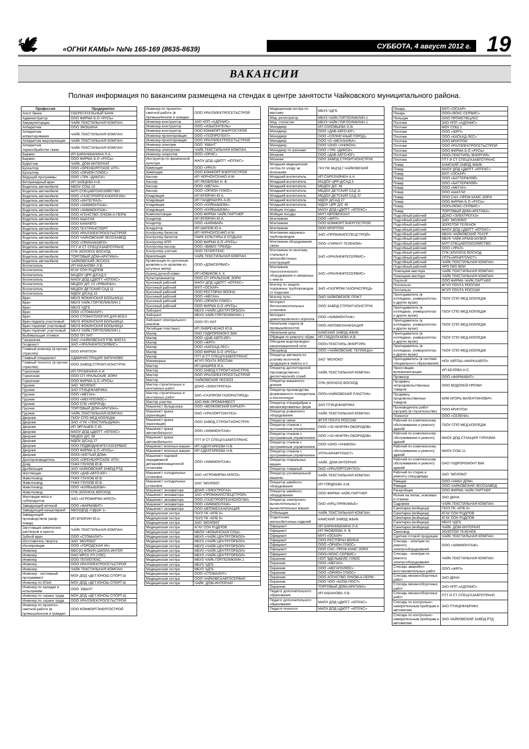🕊
«ОГНИ КАМЫ» №№ 165-169 (8635-8639)
СУББОТА, 4 август 2012 г.
19
ВАКАНСИИ
Полная информация по вакансиям размещена на стендах в центре занятости Чайковского муниципального района.
| Профессия | Предприятие |
| --- | --- |
| Агент банка | СБЕРЕГАТЕЛЬНЫЙ БАНК |
| Администратор | ООО ФИРМА Б.О «РУСЬ» |
| Аккумуляторщик | ЧАЙК.ТЕКСТИЛЬНАЯ КОМПАН. |
| Аппаратчик | ООО ЭКОШИНА |
| Аппаратчик аппретирования | ЧАЙК.ТЕКСТИЛЬНАЯ КОМПАН. |
| Аппаратчик мерсеризации | ЧАЙК.ТЕКСТИЛЬНАЯ КОМПАН. |
| Аппаратчик термообработки ткани | ЧАЙК.ТЕКСТИЛЬНАЯ КОМПАН. |
| Бармен | ИП БАРАНИШНИНА Л.А. |
| Бармен | ООО ФИРМА Б.О «РУСЬ» |
| Буфетчик | ЧАЙК. ДОМ-ИНТЕРНАТ |
| Бухгалтер | ООО «ОРЕНБУРГСКОЕ АТП» |
| Бухгалтер | ООО «ОРИОН ПЛЮС» |
| Ведущий программы | ООО «ТРК «ДИКСИ» |
| Ветеринарный врач | ИП ЗАЙЦЕВА Н.В. |
| Водитель автомобиля | МБОУ СОШ 10 |
| Водитель автомобиля | МУП СПЕЦАВТОХОЗЯЙСТВО |
| Водитель автомобиля | ООО «ГАЗСТРОЙТЕХНОЛОГИИ» |
| Водитель автомобиля | ООО «ИНТЕГРАЛ» |
| Водитель автомобиля | ООО «ХИММОНТАЖ» |
| Водитель автомобиля | ООО «ХИММОНТАЖ» |
| Водитель автомобиля | ООО АГЕНСТВО ЛУКОМ-А-ПЕРМ |
| Водитель автомобиля | ООО АШАТЛИ |
| Водитель автомобиля | ООО КАМАВТО |
| Водитель автомобиля | ООО ТЕХТРАНСПОРТ |
| Водитель автомобиля | ООО УРАЛЭЛЕКТРОСЕТЬСТРОЙ |
| Водитель автомобиля | ООО ЧАЙКОВСКИЙ ЛЕСОЗАВОД |
| Водитель автомобиля | ООО «ПРИКАМАВТО» |
| Водитель автомобиля | ПТТ И СТ СПЕЦГАЗАВТОТРАНС |
| Водитель автомобиля | СПК (КОЛХОЗ) ВОСХОД |
| Водитель автомобиля | ТОРГОВЫЙ ДОМ»АРКТИКА» |
| Водитель автомобиля | ЧАЙКОВСКИЙ ЛЕСХОЗ |
| Воспитатель | ИП КАБАНОВА Л.В. |
| Воспитатель | КГАУ СОН РЦДПОВ |
| Воспитатель | МАДОУ ЦРР-Д/САД 5 |
| Воспитатель | МАОУ ДОД ЦДЮТТ «ЮТЕКС» |
| Воспитатель | МБДОУ Д/С 13 «РЯБИНКА» |
| Воспитатель | МБДОУ ДЕТСКИЙ САД 11 |
| Воспитатель | МДОУ Д/САД 10 |
| Врач | МБУЗ ФОКИНСКАЯ БОЛЬНИЦА |
| Врач | МБУЗ ЧАЙК.ГОР.ПОЛИКЛИН.1 |
| Врач | МБУЗ ЧДГБ |
| Врач | ООО «СТОМАЛИТ» |
| Врач | ООО СТОМАТОЛОГИЯ ДЛЯ ВСЕХ |
| Врач-педиатр участковый | МБУЗ ФОКИНСКАЯ БОЛЬНИЦА |
| Врач-терапевт участковый | МБУЗ ФОКИНСКАЯ БОЛЬНИЦА |
| Врач-терапевт участковый | МБУЗ ЧАЙК.ГОР.ПОЛИКЛИН.1 |
| Выбивальщик отливок | ООО ПП ЛИТ |
| Газорезчик | ОАО «ЧАЙКОВСКАЯ РЭБ ФЛОТА |
| Геодезист | ЗАО «УРАЛНЕФТЕСЕРВИС» |
| Главный инженер (в прочих отраслях) | ООО КРИПТОН |
| Главный специалист | АДМИНИСТРАЦИЯ ЗИПУНОВО |
| Главный технолог (в прочих отраслях) | ООО ЗАВОД СТРОИТ.КОНСТРУК |
| Горничная | ИП ГРУЗИНИНА А.И. |
| Горничная | ООО СП УРАЛЬСКИЕ ЗОРИ |
| Горничная | ООО ФИРМА Б.О «РУСЬ» |
| Грузчик | ЗАО `МОЛОКО` |
| Грузчик | ЗАО ПТИЦЕФАБРИКА |
| Грузчик | ООО «МЕГАН» |
| Грузчик | ООО «МЕГАПОЛЮС» |
| Грузчик | ООО СПК «КОРУНД» |
| Грузчик | ТОРГОВЫЙ ДОМ»АРКТИКА» |
| Грузчик | ЧАЙК.ТЕКСТИЛЬНАЯ КОМПАН. |
| Дворник | ГБОУ СПО МЕД.КОЛЛЕДЖ |
| Дворник | ЗАО «ГУК «ТЕКСТИЛЬЩИКИ» |
| Дворник | ИП ЭРГАШЕВ С.Ю. |
| Дворник | МАОУ ДОД ЦДЮТТ «ЮТЕКС» |
| Дворник | МБДОУ Д/С 38 |
| Дворник | МДОУ Д/САД 27 |
| Дворник | ООО ПОДВОДНЕФТЕГАЗСЕРВИС |
| Дворник | ООО ФИРМА Б.О «РУСЬ» |
| Дворник | ООО»ЧИСТЫЙ ДОМ» |
| Делопроизводитель | ООО «ОРЕНБУРГСКОЕ АТП» |
| Дояр | ГКФХ ГЛУХОВ Ю.В. |
| Дробильщик | ЗАО ЧАЙКОВСКИЙ ЗАВОД РТД |
| Жестянщик | ООО «ДАВ-АВТО-ЮГ» |
| Животновод | ГКФХ ГЛУХОВ Ю.В. |
| Животновод | ГКФХ ГЛУХОВ Ю.В. |
| Животновод | ООО «КУЙБЫШЕВА» |
| Животновод | СПК (КОЛХОЗ) ВОСХОД |
| Жиловщик мяса и субпродуктов | ЗАО «АГРОФИРМА МЯСО» |
| Заведующий аптекой | ООО «ФАРМАВИТ» |
| Заведующий канцелярией | МБОУДОД «ЧДШИ 1» |
| Заведующий производством (шеф-повар) | ИП ВТЮРИН Ю.А. |
| Заготовщик химических растворов и красок | ЧАЙК.ТЕКСТИЛЬНАЯ КОМПАН. |
| Зубной врач | ООО «СТОМАЛИТ» |
| Изготовитель творога | ЗАО `МОЛОКО` |
| Изолировщик | ООО «ГОРОДСКАЯ УК» |
| Инженер | МБС(К) ФОКИН.ШКОЛА-ИНТЕР. |
| Инженер | ОАО МРСК УП (ЧЭС) |
| Инженер | ООО ТЕПЛОТЕКС |
| Инженер | ООО УРАЛЭЛЕКТРОСЕТЬСТРОЙ |
| Инженер | ЧАЙК.ТЕКСТИЛЬНАЯ КОМПАН. |
| Инженер - системный программист | МОУ ДОД «ДЕТ.ЮНОШ.СПОРТ.Ш |
| Инженер по КПиА | МОУ ДОД «ДЕТ.ЮНОШ.СПОРТ.Ш |
| Инженер по наладке и испытаниям | ООО `КВАНТ` |
| Инженер по охране труда | МОУ ДОД «ДЕТ.ЮНОШ.СПОРТ.Ш |
| Инженер по охране труда | ООО УРАЛЭЛЕКТРОСЕТЬСТРОЙ |
| Инженер по проектно-сметной работе (в промышленном и граждан | ООО КОМФОРТЭНЕРГОСТРОЙ |
| Инженер по проектно-сметной работе (в промышленном и граждан | ООО УРАЛЭЛЕКТРОСЕТЬСТРОЙ |
| Инженер-конструктор | ЗАО НПП «АДОНИС» |
| Инженер-конструктор | ООО «ИЗЫСКАТЕЛЬ» |
| Инженер-конструктор | ООО КОМФОРТЭНЕРГОСТРОЙ |
| Инженер-проектировщик | ООО «ГЕОПРОТЕКТ» |
| Инженер-проектировщик | ООО УРАЛЭЛЕКТРОСЕТЬСТРОЙ |
| Инженер-электрик | ООО `КВАНТ` |
| Инженер-электроник | ЧАЙК.ТЕКСТИЛЬНАЯ КОМПАН. |
| Инженер-энергетик | ООО «ОРИС» |
| Инструктор по физической культуре | МАОУ ДОД ЦДЮТТ «ЮТЕКС» |
| Каменщик | ООО «УРАЛ» |
| Каменщик | ООО КОМФОРТЭНЕРГОСТРОЙ |
| Кассир | ИП ЧЕРНОУСЕНКО И.М. |
| Кассир | ИП ЯКОВЛЕВА Н. В. |
| Кассир | ООО «МЕГАН» |
| Кассир | ООО «ОРИОН ПЛЮС» |
| Кладовщик | ИП ВТЮРИН Ю.А. |
| Кладовщик | ИП ГАНДРАБУРА А.Ю. |
| Кладовщик | ООО «КУЙБЫШЕВА» |
| Кладовщик | ООО «КУЙБЫШЕВА» |
| Комплектовщик | ООО ФИРМА ЧАЙК.ПАРТНЕР |
| Кондитер | ИП ВТЮРИН Ю.А. |
| Кондитер | ООО «КАРАВАЙ» |
| Кондуктор | ИП ШИЛОВ Ю.А. |
| Контролер билетов | ИП ЧЕРНОУСЕНКО И.М. |
| Контролер билетов | ПАРК КУЛЬТУРЫ И ОТДЫХА |
| Контролер КПП | ООО ФИРМА Б.О «РУСЬ» |
| Контролер-кассир | ООО «ВИВАТ-ТРЕЙД» |
| Контролер-учетчик | ООО ТЕПЛОТЕКС |
| Красильщик | ЧАЙК.ТЕКСТИЛЬНАЯ КОМПАН. |
| Кровельщик по рулонным кровлям и по кровлям из штучных матер | ООО «ДОМСЕРВИС» |
| Кузнец ручной ковки | ИП НОВИКОВ А. К. |
| Культорганизатор | ООО СП УРАЛЬСКИЕ ЗОРИ |
| Кухонный рабочий | МАОУ ДОД ЦДЮТТ «ЮТЕКС» |
| Кухонный рабочий | МУП «ОСКАР» |
| Кухонный рабочий | ООО РЕСТОРАН ВОЛНА |
| Кухонный рабочий | ООО «МЕГАН» |
| Кухонный рабочий | ООО «ОРИОН ПЛЮС» |
| Кухонный рабочий | ООО ФИРМА Б.О «РУСЬ» |
| Лаборант | МБУЗ «ЧАЙК.ЦЕНТР.ГОР.БОЛ» |
| Лаборант | МБУЗ ЧАЙК.ГОР.ПОЛИКЛИН.1 |
| Лаборант спектрального анализа | ООО ПП ЛИТ |
| Литейщик пластмасс | ИП ЛАВРЕНЕНКО Ю.В. |
| Маляр | ОАО ГИДРОРЕМОНТ ВКК |
| Маляр | ООО «ДАВ-АВТО-ЮГ» |
| Маляр | ООО «ЖРП» |
| Маляр | ООО «КАСКАД-ЛЕС» |
| Маляр | ООО ФИРМА Б.О «РУСЬ» |
| Маляр | ПТТ И СТ СПЕЦГАЗАВТОТРАНС |
| Маникюрша | ФГУП ПОЧТА РОССИИ |
| Мастер | ИП ШНЫРЕВ Я.А. |
| Мастер | ООО ЗАВОД СТРОИТ.КОНСТРУК |
| Мастер | ООО УРАЛЭЛЕКТРОСЕТЬСТРОЙ |
| Мастер | ЧАЙКОВСКИЙ ЛЕСХОЗ . |
| Мастер строительных и монтажных работ | ДОАО «ЭЛЕКТРОГАЗ» |
| Мастер строительных и монтажных работ | ЗАО «ГАЗПРОМ ГАЗОРАСПРЕД» |
| Мастер участка | ЗАО КМК-ПРОМИНВЕСТ |
| Машинист бульдозера | ООО «ВОЛКОВСКИЙ КАРЬЕР» |
| Машинист крана (крановщик) | ОАО «УРАЛОРГСИНТЕЗ» |
| Машинист крана (крановщик) | ООО ЗАВОД СТРОИТ.КОНСТРУК |
| Машинист крана автомобильного | ООО «ХИММОНТАЖ» |
| Машинист крана автомобильного | ПТТ И СТ СПЕЦГАЗАВТОТРАНС |
| Машинист моечных машин | ИП АДЕЛГАРЕЕВА Н.В. |
| Машинист моечных машин | ИП АДЕЛГАРЕЕВА Н.В. |
| Машинист паровой передвижной депарафинизационной установки | ООО «ХИММОНТАЖ» |
| Машинист холодильных установок | ЗАО «АГРОФИРМА МЯСО» |
| Машинист холодильных установок | ЗАО `МОЛОКО` |
| Машинист экскаватора | ДОАО «ЭЛЕКТРОГАЗ» |
| Машинист экскаватора | ЗАО «ПРОМЖИЛСПЕЦСТРОЙ» |
| Машинист экскаватора | ООО «ГАЗСТРОЙТЕХНОЛОГИИ» |
| Машинист экскаватора | ООО «ХИММОНТАЖ» |
| Машинист экскаватора | ООО АВТОМЕХАНИЗАЦИЯ |
| Медицинская сестра | ГБУЗ ПК «КПБ 6» |
| Медицинская сестра | ГБУЗ ПК «КПБ 6» |
| Медицинская сестра | ЗАО `МОЛОКО` |
| Медицинская сестра | КГАУ СОН РЦДПОВ |
| Медицинская сестра | МБОУ «ФОКИНСКАЯ СОШ» |
| Медицинская сестра | МБУЗ «ЧАЙК.ЦЕНТР.ГОР.БОЛ» |
| Медицинская сестра | МБУЗ «ЧАЙК.ЦЕНТР.ГОР.БОЛ» |
| Медицинская сестра | МБУЗ «ЧАЙК.ЦЕНТР.ГОР.БОЛ» |
| Медицинская сестра | МБУЗ «ЧАЙК.ЦЕНТР.ГОР.БОЛ» |
| Медицинская сестра | МБУЗ «ЧАЙК.ЦЕНТР.ГОР.БОЛ» |
| Медицинская сестра | МБУЗ ЧАЙК.ГОР.ПОЛИКЛИН.1 |
| Медицинская сестра | МБУЗ ЧДГБ |
| Медицинская сестра | МБУЗ ЧДГБ |
| Медицинская сестра | ООО «СТОМАЛИТ» |
| Медицинская сестра | ООО ЧАЙКОВСКАВТОСЕРВИС |
| Медицинская сестра | ЧАЙК. ДОМ-ИНТЕРНАТ |
| Медицинская сестра по массажу | МБУЗ ЧДГБ |
| Мед. регистратор | МБУЗ ЧАЙК.ГОР.ПОЛИКЛИН.1 |
| Мед. статистик | МБУЗ ЧАЙК.ГОР.ПОЛИКЛИН.1 |
| Менеджер | ИП СОЛОВЬЕВА О.В. |
| Менеджер | ООО «ДАВ-АВТО-ЮГ» |
| Менеджер | ООО «СОЛНЕЧНЫЙ ГОРОД» |
| Менеджер | ООО ЧЗ «МЕХАНИКА» |
| Менеджер | ООО ЧЗНО «УНИКОН» |
| Менеджер по рекламе | ООО «ТРК «ДИКСИ» |
| Механик | ООО «ДАВ-АВТО-ЮГ» |
| Механик | ООО ЗАВОД СТРОИТ.КОНСТРУК |
| Младшая медицинская сестра по уходу за больными | ГКУ ПК МЦПД Г.ЧАЙКОВСКИЙ |
| Младший воспитатель | ИП САРЕЛАЙНЕН А.А. |
| Младший воспитатель | МАДОУ ЦРР-Д/САД 5 |
| Младший воспитатель | МБДОУ Д/С 38 |
| Младший воспитатель | МБДОУ ДЕТСКИЙ САД 11 |
| Младший воспитатель | МБДОУ ДЕТСКИЙ САД 37 |
| Младший воспитатель | МДОУ Д/САД 27 |
| Младший воспитатель | МДОУ ЦРР Д/С 40 |
| Мойщик посуды | МАОУ ДОД ЦДЮТТ «ЮТЕКС» |
| Мойщик посуды | МУП АВТОВОКЗАЛ |
| Монтажник | ООО «ЖРП» |
| Монтажник | ООО КОМФОРТЭНЕРГОСТРОЙ |
| Монтажник | ООО КРИПТОН |
| Монтажник наружных трубопроводов | ЗАО «ПРОМЖИЛСПЕЦСТРОЙ» |
| Монтажник оборудования связи | ООО «ГАРАНТ-ТЕЛЕКОМ» |
| Монтажник по монтажу стальных и железобетонных конструкций | ЗАО «УРАЛНЕФТЕСЕРВИС» |
| Монтажник технологического оборудования и связанных с ним ко | ЗАО «УРАЛНЕФТЕСЕРВИС» |
| Монтер по защите подземных трубопроводов от коррозии | ЗАО «ГАЗПРОМ ГАЗОРАСПРЕД» |
| Монтер пути | ОАО ЧАЙКОВСКОЕ ППЖТ |
| Моторист бетоносмесительных установок | ООО ЗАВОД СТРОИТ.КОНСТРУК |
| Моторист цементировочного агрегата | ООО «ХИММОНТАЖ» |
| Начальник отдела (в промышленности) | ООО АВТОМЕХАНИЗАЦИЯ |
| Начальник цеха | КАМСКИЙ ЗАВОД ЖБИК |
| Обувщик по ремонту обуви | ИП ГАБДУЛХАЕВА И.В. |
| Обходчик водопроводно-канализационной сети | ООО»ТЕКСТИЛЬ-ЭНЕРГИЯ» |
| Овощевод | ООО «ЧАЙКОВСКИЕ ТЕПЛИЦЫ» |
| Оператор автомата по розливу молочной продукции в пакеты и п | ЗАО `МОЛОКО` |
| Оператор диспетчерской (производственно-диспетчерской) служб | ЧАЙК.ТЕКСТИЛЬНАЯ КОМПАН. |
| Оператор машинного доения | СПК (КОЛХОЗ) ВОСХОД |
| Оператор производства формованного полиуретана и пенополиуре | ООО»ЧАЙКОВСКИЙ ПЛАСТИК» |
| Оператор птицефабрик и механизированных ферм | ЗАО ПТИЦЕФАБРИКА |
| Оператор ровничного оборудования | ЧАЙК.ТЕКСТИЛЬНАЯ КОМПАН. |
| Оператор связи | ФГУП ПОЧТА РОССИИ |
| Оператор станков с программным управлением | ООО «ЧЗ НЕФТЯН.ОБОРУДОВ» |
| Оператор станков с программным управлением | ООО «ЧЗ НЕФТЯН.ОБОРУДОВ» |
| Оператор станков с программным управлением | ООО ЧЗНО «УНИКОН» |
| Оператор станков с программным управлением | УПТК»КРАФТПЛАСТ» |
| Оператор стиральных машин | ЧАЙК. ДОМ-ИНТЕРНАТ |
| Оператор товарный | ОАО «УРАЛОРГСИНТЕЗ» |
| Оператор узловязальной машины | ЧАЙК.ТЕКСТИЛЬНАЯ КОМПАН. |
| Оператор швейного оборудования | ИП ГОРДЕЕВА А.М. |
| Оператор швейного оборудования | ООО ФИРМА ЧАЙК.ПАРТНЕР |
| Оператор электронно-вычислительных и вычислительных машин | ОАО «КРЦ-ПРИКАМЬЕ» |
| Отбельщик | ЧАЙК.ТЕКСТИЛЬНАЯ КОМПАН. |
| Отделочник железобетонных изделий | КАМСКИЙ ЗАВОД ЖБИК |
| Официант | ИП БАРАНИШНИНА Л.А. |
| Официант | ИП ЯКОВЛЕВА Н. В. |
| Официант | МУП «ОСКАР» |
| Официант | ООО РЕСТОРАН ВОЛНА |
| Официант | ООО «ОРИОН ПЛЮС» |
| Официант | ООО САН.-ПРОФ.КАМС.ЗОРИ |
| Официант | ООО»ЛЮКС-СЕРВИС» |
| Охранник | НОП ЭДЕЛЬВЕЙС-ПЛЮС |
| Охранник | ООО «МЕГАН» |
| Охранник | ООО «МЕГАПОЛЮС» |
| Охранник | ООО «ОРИОН ПЛЮС» |
| Охранник | ООО АГЕНСТВО ЛУКОМ-А-ПЕРМ |
| Охранник | ООО ЧОО «БЛОК-ПОСТ» |
| Охранник | ТОРГОВЫЙ ДОМ»АРКТИКА» |
| Педагог дополнительного образования | ИП КАБАНОВА Л.В. |
| Педагог дополнительного образования | МАОУ ДОД ЦДЮТТ «ЮТЕКС» |
| Педагог-психолог | МАОУ ДОД ЦДЮТТ «ЮТЕКС» |
| Пекарь | МУП «ОСКАР» |
| Пекарь | ООО»ЛЮКС-СЕРВИС» |
| Пильщик | ООО ПРОМСПЕЦЛЕС |
| Плотник | ЗАО НПП «АДОНИС» |
| Плотник | МОУ СОШ 1 |
| Плотник | ООО «ЖРП» |
| Плотник | ООО «КАСКАД-ЛЕС» |
| Плотник | ООО КРИПТОН |
| Плотник | ООО УРАЛЭЛЕКТРОСЕТЬСТРОЙ |
| Плотник | ООО ФИРМА Б.О «РУСЬ» |
| Плотник | ООО»ТЕКСТИЛЬ-ЭНЕРГИЯ» |
| Плотник | ПТТ И СТ СПЕЦГАЗАВТОТРАНС |
| Повар | КАМСКИЙ ЗАВОД ЖБИК |
| Повар | МАОУ ДОД ЦДЮТТ «ЮТЕКС» |
| Повар | МУП «ОСКАР» |
| Повар | ООО «БАТТЕРФЛЯЙ» |
| Повар | ООО «БАТТЕРФЛЯЙ» |
| Повар | ООО «МЕГАН» |
| Повар | ООО АШАТЛИ |
| Повар | ООО САН.-ПРОФ.КАМС.ЗОРИ |
| Повар | ООО ФИРМА Б.О «РУСЬ» |
| Повар | ООО»ЛЮКС-СЕРВИС» |
| Повар | ТОРГОВЫЙ ДОМ»АРКТИКА» |
| Подсобный рабочий | ДОАО «ЭЛЕКТРОГАЗ» |
| Подсобный рабочий | ЗАО `МОЛОКО` |
| Подсобный рабочий | ЗОЛОТОЙ ТЕЛЕНОК |
| Подсобный рабочий | МАОУ ДОД ЦДЮТТ «ЮТЕКС» |
| Подсобный рабочий | МБУИ ЧАЙКОВСКИЙ ТЕАТР |
| Подсобный рабочий | МБУК ЧАЙК.КРАЕВ.МУЗЕЙ |
| Подсобный рабочий | МУП СПЕЦАВТОХОЗЯЙСТВО |
| Подсобный рабочий | ООО «УРАЛ» |
| Подсобный рабочий | СПК (КОЛХОЗ) ВОСХОД |
| Подсобный рабочий | УПТК»КРАФТПЛАСТ» |
| Подсобный рабочий | ЧАЙК.ТЕКСТИЛЬНАЯ КОМПАН. |
| Подсобный рабочий | ЧРО ПКО ВОИ |
| Помощник мастера | ЧАЙК.ТЕКСТИЛЬНАЯ КОМПАН. |
| Помощник мастера | ЧАЙК.ТЕКСТИЛЬНАЯ КОМПАН. |
| Портной | ООО ФИРМА ЧАЙК.ПАРТНЕР |
| Почтальон | ФГУП ПОЧТА РОССИИ |
| Почтальон | ФГУП ПОЧТА РОССИИ |
| Преподаватель (в колледжах, университетах и других вузах) | ГБОУ СПО МЕД.КОЛЛЕДЖ |
| Преподаватель (в колледжах, университетах и других вузах) | ГБОУ СПО МЕД.КОЛЛЕДЖ |
| Преподаватель (в колледжах, университетах и других вузах) | ГБОУ СПО МЕД.КОЛЛЕДЖ |
| Преподаватель (в колледжах, университетах и других вузах) | ГБОУ СПО МЕД.КОЛЛЕДЖ |
| Преподаватель (в колледжах, университетах и других вузах) | ГБОУ СПО МЕД.КОЛЛЕДЖ |
| Преподаватель (в системе специального образования) | НОУ АВТОШ.»МАРКААВТО» |
| Прессовщик-вулканизаторщик | ИП БЕЛОВА Н.С. |
| Провизор | ООО «ФАРМАВИТ» |
| Продавец непродовольственных товаров | ООО ВОДОЛЕЙ-ПРОФИ |
| Продавец продовольственных товаров | КИМ ИГОРЬ ВАЛЕНТИНОВИЧ |
| Производитель работ (прораб) (в строительстве) | ООО КРИПТОН |
| Психолог | ООО «СЕЛЕНА» |
| Рабочий по комплексному обслуживанию и ремонту зданий | ГБОУ СПО МЕД.КОЛЛЕДЖ |
| Рабочий по комплексному обслуживанию и ремонту зданий | МАОУ ДОД СТАНЦИЯ ТУРИЗМА |
| Рабочий по комплексному обслуживанию и ремонту зданий | МАОУ СОШ 11 |
| Рабочий по комплексному обслуживанию и ремонту зданий | ОАО ГИДРОРЕМОНТ ВКК |
| Рабочий по стирке и ремонту спецодежды | ЗАО `МОЛОКО` |
| Рамщик | ООО «НИКА ДОМ» |
| Рамщик | ООО ЧАЙКОВСКИЙ ЛЕСОЗАВОД |
| Раскройщик | ООО ФИРМА ЧАЙК.ПАРТНЕР |
| Резчик на пилах, ножовках и станках | ЗАО ДИНА |
| Садовник | ЧАЙК.ТЕКСТИЛЬНАЯ КОМПАН. |
| Санитарка (мойщица) | ГБУЗ ПК «КПБ 6» |
| Санитарка (мойщица) | КГАУ СОН РЦДПОВ |
| Санитарка (мойщица) | КГАУ СОН РЦДПОВ |
| Санитарка (мойщица) | МБУЗ ЧДГБ |
| Санитарка (мойщица) | ЧАЙК. ДОМ-ИНТЕРНАТ |
| Свиновод | ЗОЛОТОЙ ТЕЛЕНОК |
| Сдатчик готовой продукции | ЧАЙК.ТЕКСТИЛЬНАЯ КОМПАН. |
| Слесарь - электрик по ремонту электрооборудования | ООО «ХИММОНТАЖ» |
| Слесарь - электрик по ремонту электрооборудования | ЧАЙК.ТЕКСТИЛЬНАЯ КОМПАН. |
| Слесарь аварийно-восстановительных работ | ООО «ЖРП» |
| Слесарь механосборочных работ | ЗАО ДИНА |
| Слесарь механосборочных работ | ЗАО НПП «АДОНИС» |
| Слесарь механосборочных работ | ПТТ И СТ СПЕЦГАЗАВТОТРАНС |
| Слесарь по контрольно-измерительным приборам и автоматике | ЗАО ПТИЦЕФАБРИКА |
| Слесарь по контрольно-измерительным приборам и автоматике | ЗАО ЧАЙКОВСКИЙ ЗАВОД РТД |